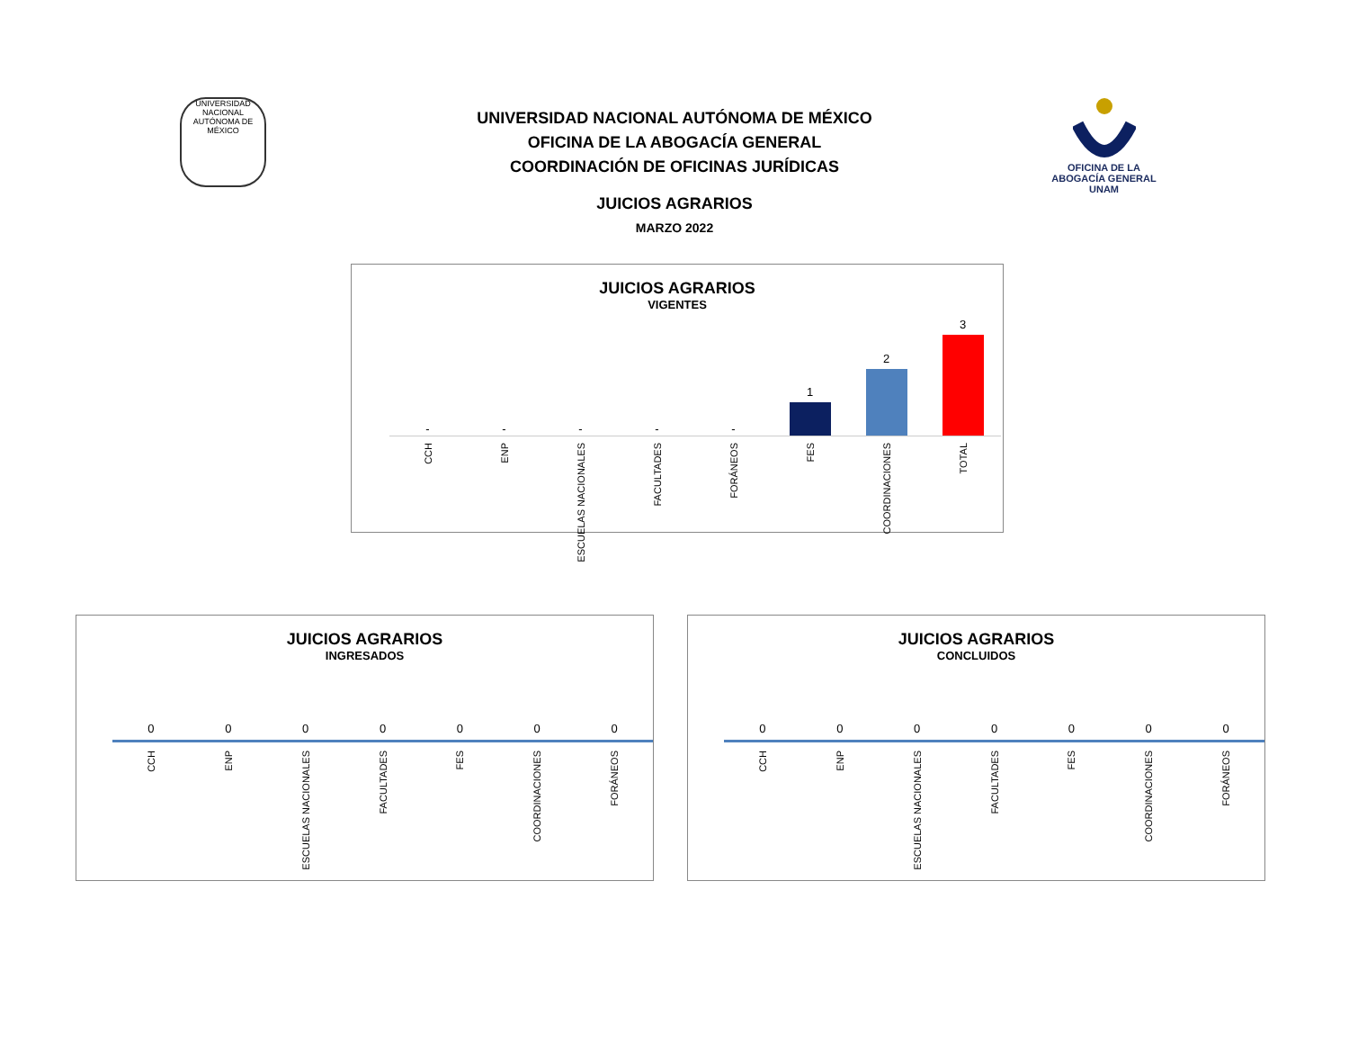UNIVERSIDAD NACIONAL AUTÓNOMA DE MÉXICO
OFICINA DE LA
ABOGACÍA GENERAL
UNAM
UNIVERSIDAD NACIONAL AUTÓNOMA DE MÉXICO
OFICINA DE LA ABOGACÍA GENERAL
COORDINACIÓN DE OFICINAS JURÍDICAS
JUICIOS AGRARIOS
MARZO 2022
JUICIOS AGRARIOS
VIGENTES
-
-
-
-
-
1
2
3
CCH
ENP
ESCUELAS NACIONALES
FACULTADES
FORÁNEOS
FES
COORDINACIONES
TOTAL
JUICIOS AGRARIOS
INGRESADOS
0 0 0 0 0 0 0
CCH
ENP
ESCUELAS NACIONALES
FACULTADES
FES
COORDINACIONES
FORÁNEOS
JUICIOS AGRARIOS
CONCLUIDOS
0 0 0 0 0 0 0
CCH
ENP
ESCUELAS NACIONALES
FACULTADES
FES
COORDINACIONES
FORÁNEOS